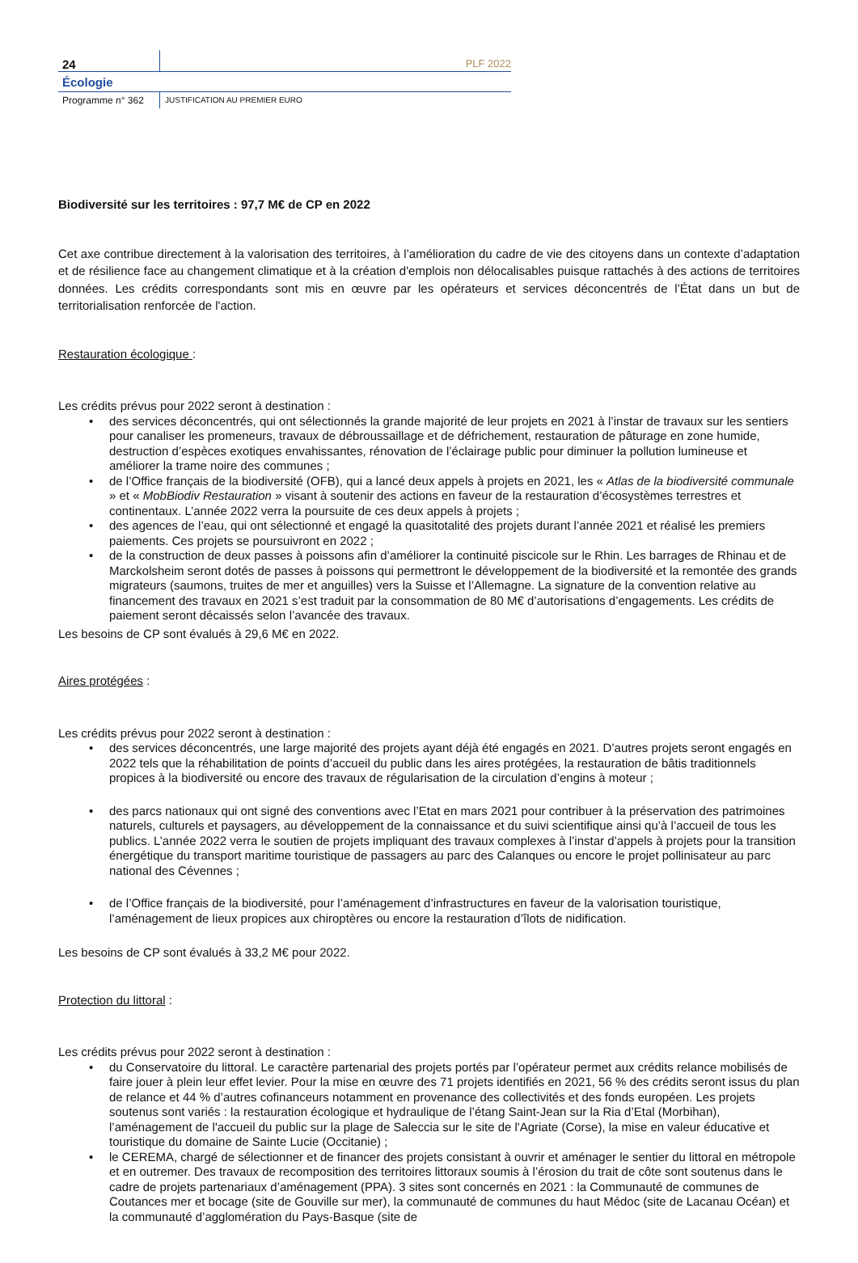24
PLF 2022
Écologie
Programme n° 362
JUSTIFICATION AU PREMIER EURO
Biodiversité sur les territoires : 97,7 M€ de CP en 2022
Cet axe contribue directement à la valorisation des territoires, à l’amélioration du cadre de vie des citoyens dans un contexte d’adaptation et de résilience face au changement climatique et à la création d'emplois non délocalisables puisque rattachés à des actions de territoires données. Les crédits correspondants sont mis en œuvre par les opérateurs et services déconcentrés de l’État dans un but de territorialisation renforcée de l'action.
Restauration écologique :
Les crédits prévus pour 2022 seront à destination :
des services déconcentrés, qui ont sélectionnés la grande majorité de leur projets en 2021 à l’instar de travaux sur les sentiers pour canaliser les promeneurs, travaux de débroussaillage et de défrichement, restauration de pâturage en zone humide, destruction d’espèces exotiques envahissantes, rénovation de l’éclairage public pour diminuer la pollution lumineuse et améliorer la trame noire des communes ;
de l’Office français de la biodiversité (OFB), qui a lancé deux appels à projets en 2021, les « Atlas de la biodiversité communale » et « MobBiodiv Restauration » visant à soutenir des actions en faveur de la restauration d’écosystèmes terrestres et continentaux. L’année 2022 verra la poursuite de ces deux appels à projets ;
des agences de l’eau, qui ont sélectionné et engagé la quasitotalité des projets durant l’année 2021 et réalisé les premiers paiements. Ces projets se poursuivront en 2022 ;
de la construction de deux passes à poissons afin d’améliorer la continuité piscicole sur le Rhin. Les barrages de Rhinau et de Marckolsheim seront dotés de passes à poissons qui permettront le développement de la biodiversité et la remontée des grands migrateurs (saumons, truites de mer et anguilles) vers la Suisse et l’Allemagne. La signature de la convention relative au financement des travaux en 2021 s’est traduit par la consommation de 80 M€ d’autorisations d’engagements. Les crédits de paiement seront décaissés selon l’avancée des travaux.
Les besoins de CP sont évalués à 29,6 M€ en 2022.
Aires protégées :
Les crédits prévus pour 2022 seront à destination :
des services déconcentrés, une large majorité des projets ayant déjà été engagés en 2021. D’autres projets seront engagés en 2022 tels que la réhabilitation de points d’accueil du public dans les aires protégées, la restauration de bâtis traditionnels propices à la biodiversité ou encore des travaux de régularisation de la circulation d’engins à moteur ;
des parcs nationaux qui ont signé des conventions avec l’Etat en mars 2021 pour contribuer à la préservation des patrimoines naturels, culturels et paysagers, au développement de la connaissance et du suivi scientifique ainsi qu’à l’accueil de tous les publics. L’année 2022 verra le soutien de projets impliquant des travaux complexes à l’instar d’appels à projets pour la transition énergétique du transport maritime touristique de passagers au parc des Calanques ou encore le projet pollinisateur au parc national des Cévennes ;
de l’Office français de la biodiversité, pour l’aménagement d’infrastructures en faveur de la valorisation touristique, l’aménagement de lieux propices aux chiroptères ou encore la restauration d’îlots de nidification.
Les besoins de CP sont évalués à 33,2 M€ pour 2022.
Protection du littoral :
Les crédits prévus pour 2022 seront à destination :
du Conservatoire du littoral. Le caractère partenarial des projets portés par l’opérateur permet aux crédits relance mobilisés de faire jouer à plein leur effet levier. Pour la mise en œuvre des 71 projets identifiés en 2021, 56 % des crédits seront issus du plan de relance et 44 % d’autres cofinanceurs notamment en provenance des collectivités et des fonds européen. Les projets soutenus sont variés : la restauration écologique et hydraulique de l’étang Saint-Jean sur la Ria d’Etal (Morbihan), l’aménagement de l'accueil du public sur la plage de Saleccia sur le site de l'Agriate (Corse), la mise en valeur éducative et touristique du domaine de Sainte Lucie (Occitanie) ;
le CEREMA, chargé de sélectionner et de financer des projets consistant à ouvrir et aménager le sentier du littoral en métropole et en outremer. Des travaux de recomposition des territoires littoraux soumis à l’érosion du trait de côte sont soutenus dans le cadre de projets partenariaux d’aménagement (PPA). 3 sites sont concernés en 2021 : la Communauté de communes de Coutances mer et bocage (site de Gouville sur mer), la communauté de communes du haut Médoc (site de Lacanau Océan) et la communauté d’agglomération du Pays-Basque (site de